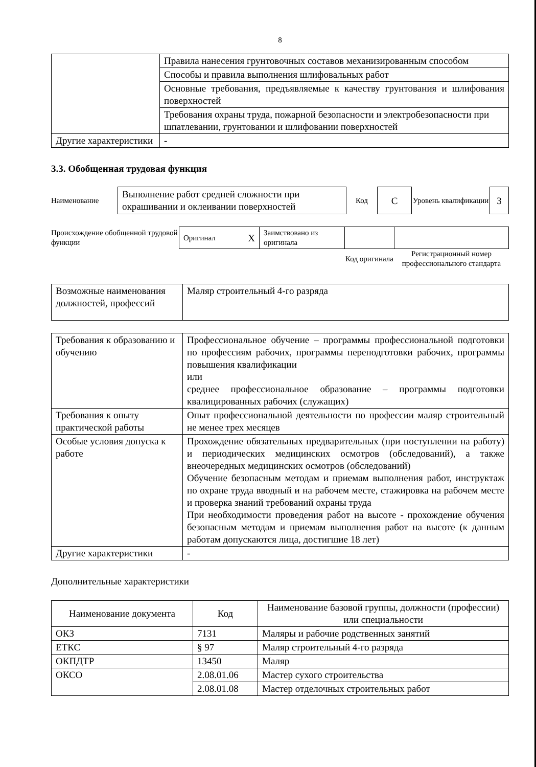8
| | Правила нанесения грунтовочных составов механизированным способом |
| | Способы и правила выполнения шлифовальных работ |
| | Основные требования, предъявляемые к качеству грунтования и шлифования поверхностей |
| | Требования охраны труда, пожарной безопасности и электробезопасности при шпатлевании, грунтовании и шлифовании поверхностей |
| Другие характеристики | - |
3.3. Обобщенная трудовая функция
| Наименование | Выполнение работ средней сложности при окрашивании и оклеивании поверхностей | Код | C | Уровень квалификации | 3 |
| Происхождение обобщенной трудовой функции | Оригинал X | Заимствовано из оригинала | | |
| | | | Код оригинала | Регистрационный номер профессионального стандарта |
| Возможные наименования должностей, профессий | Маляр строительный 4-го разряда |
| Требования к образованию и обучению | Профессиональное обучение – программы профессиональной подготовки по профессиям рабочих, программы переподготовки рабочих, программы повышения квалификации или среднее профессиональное образование – программы подготовки квалицированных рабочих (служащих) |
| Требования к опыту практической работы | Опыт профессиональной деятельности по профессии маляр строительный не менее трех месяцев |
| Особые условия допуска к работе | Прохождение обязательных предварительных (при поступлении на работу) и периодических медицинских осмотров (обследований), а также внеочередных медицинских осмотров (обследований) Обучение безопасным методам и приемам выполнения работ, инструктаж по охране труда вводный и на рабочем месте, стажировка на рабочем месте и проверка знаний требований охраны труда При необходимости проведения работ на высоте - прохождение обучения безопасным методам и приемам выполнения работ на высоте (к данным работам допускаются лица, достигшие 18 лет) |
| Другие характеристики | - |
Дополнительные характеристики
| Наименование документа | Код | Наименование базовой группы, должности (профессии) или специальности |
| --- | --- | --- |
| ОКЗ | 7131 | Маляры и рабочие родственных занятий |
| ЕТКС | § 97 | Маляр строительный 4-го разряда |
| ОКПДТР | 13450 | Маляр |
| ОКСО | 2.08.01.06 | Мастер сухого строительства |
| | 2.08.01.08 | Мастер отделочных строительных работ |